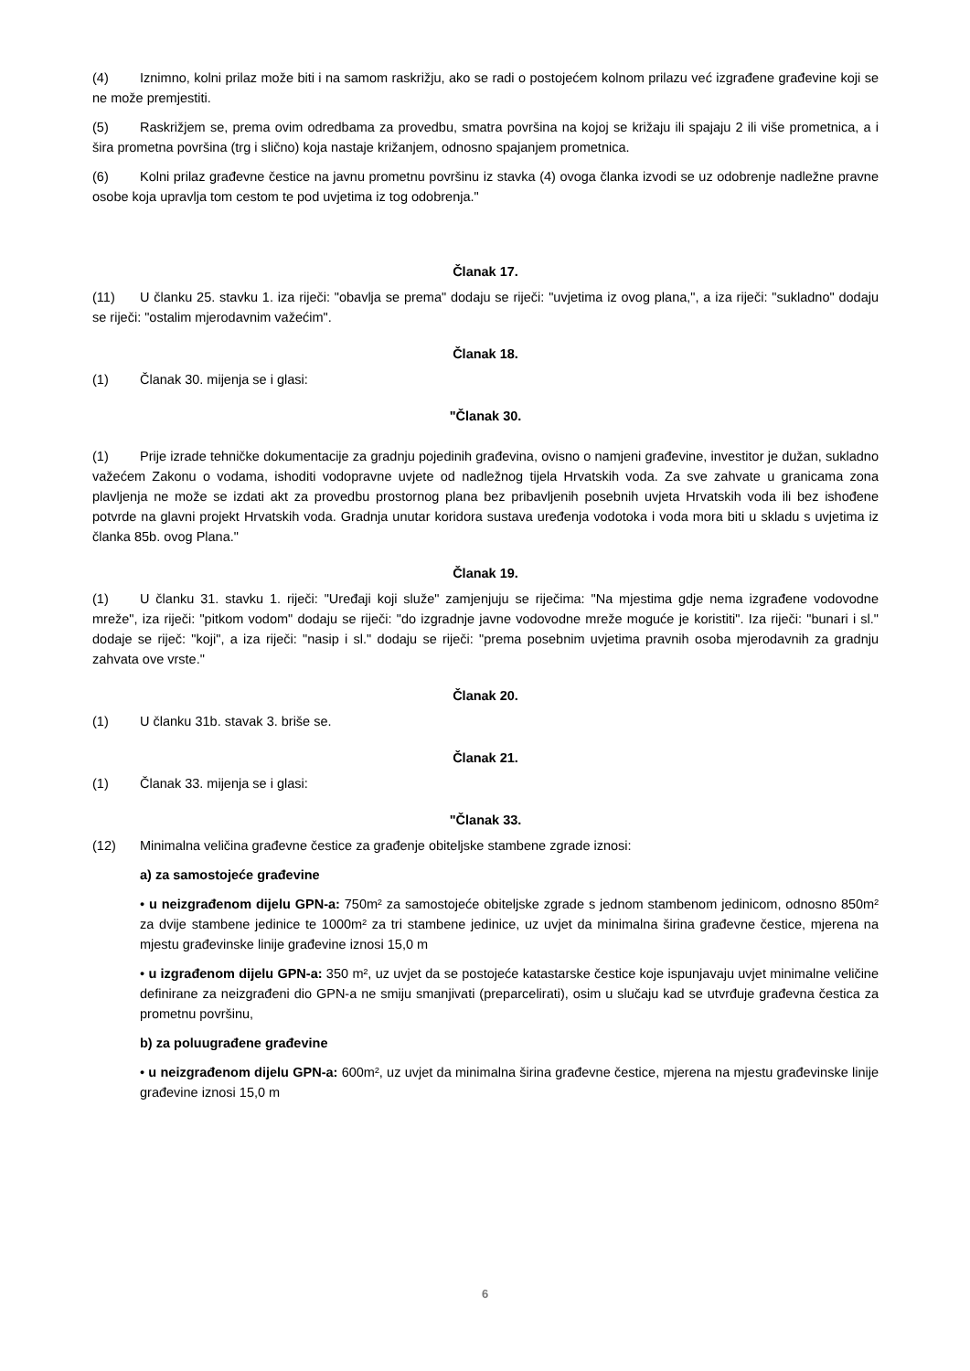(4) Iznimno, kolni prilaz može biti i na samom raskrižju, ako se radi o postojećem kolnom prilazu već izgrađene građevine koji se ne može premjestiti.
(5) Raskrižjem se, prema ovim odredbama za provedbu, smatra površina na kojoj se križaju ili spajaju 2 ili više prometnica, a i šira prometna površina (trg i slično) koja nastaje križanjem, odnosno spajanjem prometnica.
(6) Kolni prilaz građevne čestice na javnu prometnu površinu iz stavka (4) ovoga članka izvodi se uz odobrenje nadležne pravne osobe koja upravlja tom cestom te pod uvjetima iz tog odobrenja."
Članak 17.
(11) U članku 25. stavku 1. iza riječi: "obavlja se prema" dodaju se riječi: "uvjetima iz ovog plana,", a iza riječi: "sukladno" dodaju se riječi: "ostalim mjerodavnim važećim".
Članak 18.
(1) Članak 30. mijenja se i glasi:
"Članak 30.
(1) Prije izrade tehničke dokumentacije za gradnju pojedinih građevina, ovisno o namjeni građevine, investitor je dužan, sukladno važećem Zakonu o vodama, ishoditi vodopravne uvjete od nadležnog tijela Hrvatskih voda. Za sve zahvate u granicama zona plavljenja ne može se izdati akt za provedbu prostornog plana bez pribavljenih posebnih uvjeta Hrvatskih voda ili bez ishođene potvrde na glavni projekt Hrvatskih voda. Gradnja unutar koridora sustava uređenja vodotoka i voda mora biti u skladu s uvjetima iz članka 85b. ovog Plana."
Članak 19.
(1) U članku 31. stavku 1. riječi: "Uređaji koji služe" zamjenjuju se riječima: "Na mjestima gdje nema izgrađene vodovodne mreže", iza riječi: "pitkom vodom" dodaju se riječi: "do izgradnje javne vodovodne mreže moguće je koristiti". Iza riječi: "bunari i sl." dodaje se riječ: "koji", a iza riječi: "nasip i sl." dodaju se riječi: "prema posebnim uvjetima pravnih osoba mjerodavnih za gradnju zahvata ove vrste."
Članak 20.
(1) U članku 31b. stavak 3. briše se.
Članak 21.
(1) Članak 33. mijenja se i glasi:
"Članak 33.
(12) Minimalna veličina građevne čestice za građenje obiteljske stambene zgrade iznosi:
a) za samostojeće građevine
• u neizgrađenom dijelu GPN-a: 750m² za samostojeće obiteljske zgrade s jednom stambenom jedinicom, odnosno 850m² za dvije stambene jedinice te 1000m² za tri stambene jedinice, uz uvjet da minimalna širina građevne čestice, mjerena na mjestu građevinske linije građevine iznosi 15,0 m
• u izgrađenom dijelu GPN-a: 350 m², uz uvjet da se postojeće katastarske čestice koje ispunjavaju uvjet minimalne veličine definirane za neizgrađeni dio GPN-a ne smiju smanjivati (preparcelirati), osim u slučaju kad se utvrđuje građevna čestica za prometnu površinu,
b) za poluugrađene građevine
• u neizgrađenom dijelu GPN-a: 600m², uz uvjet da minimalna širina građevne čestice, mjerena na mjestu građevinske linije građevine iznosi 15,0 m
6